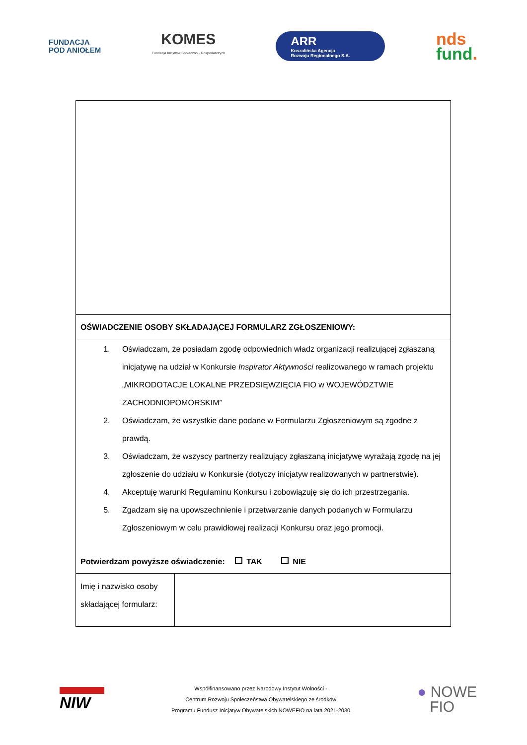FUNDACJA
POD ANIOŁEM
KOMES
Fundacja Inicjatyw Społeczno - Gospodarczych
ARR
Koszalińska Agencja
Rozwoju Regionalnego S.A.
nds
fund.
| OŚWIADCZENIE OSOBY SKŁADAJĄCEJ FORMULARZ ZGŁOSZENIOWY: | |
| 1. Oświadczam, że posiadam zgodę odpowiednich władz organizacji realizującej zgłaszaną inicjatywę na udział w Konkursie Inspirator Aktywności realizowanego w ramach projektu „MIKRODOTACJE LOKALNE PRZEDSIĘWZIĘCIA FIO w WOJEWÓDZTWIE ZACHODNIOPOMORSKIM” 2. Oświadczam, że wszystkie dane podane w Formularzu Zgłoszeniowym są zgodne z prawdą. 3. Oświadczam, że wszyscy partnerzy realizujący zgłaszaną inicjatywę wyrażają zgodę na jej zgłoszenie do udziału w Konkursie (dotyczy inicjatyw realizowanych w partnerstwie). 4. Akceptuję warunki Regulaminu Konkursu i zobowiązuję się do ich przestrzegania. 5. Zgadzam się na upowszechnienie i przetwarzanie danych podanych w Formularzu Zgłoszeniowym w celu prawidłowej realizacji Konkursu oraz jego promocji. Potwierdzam powyższe oświadczenie: TAK NIE | |
| Imię i nazwisko osoby składającej formularz: | |
NIW
Współfinansowano przez Narodowy Instytut Wolności -
Centrum Rozwoju Społeczeństwa Obywatelskiego ze środków
Programu Fundusz Inicjatyw Obywatelskich NOWEFIO na lata 2021-2030
● NOWE
FIO